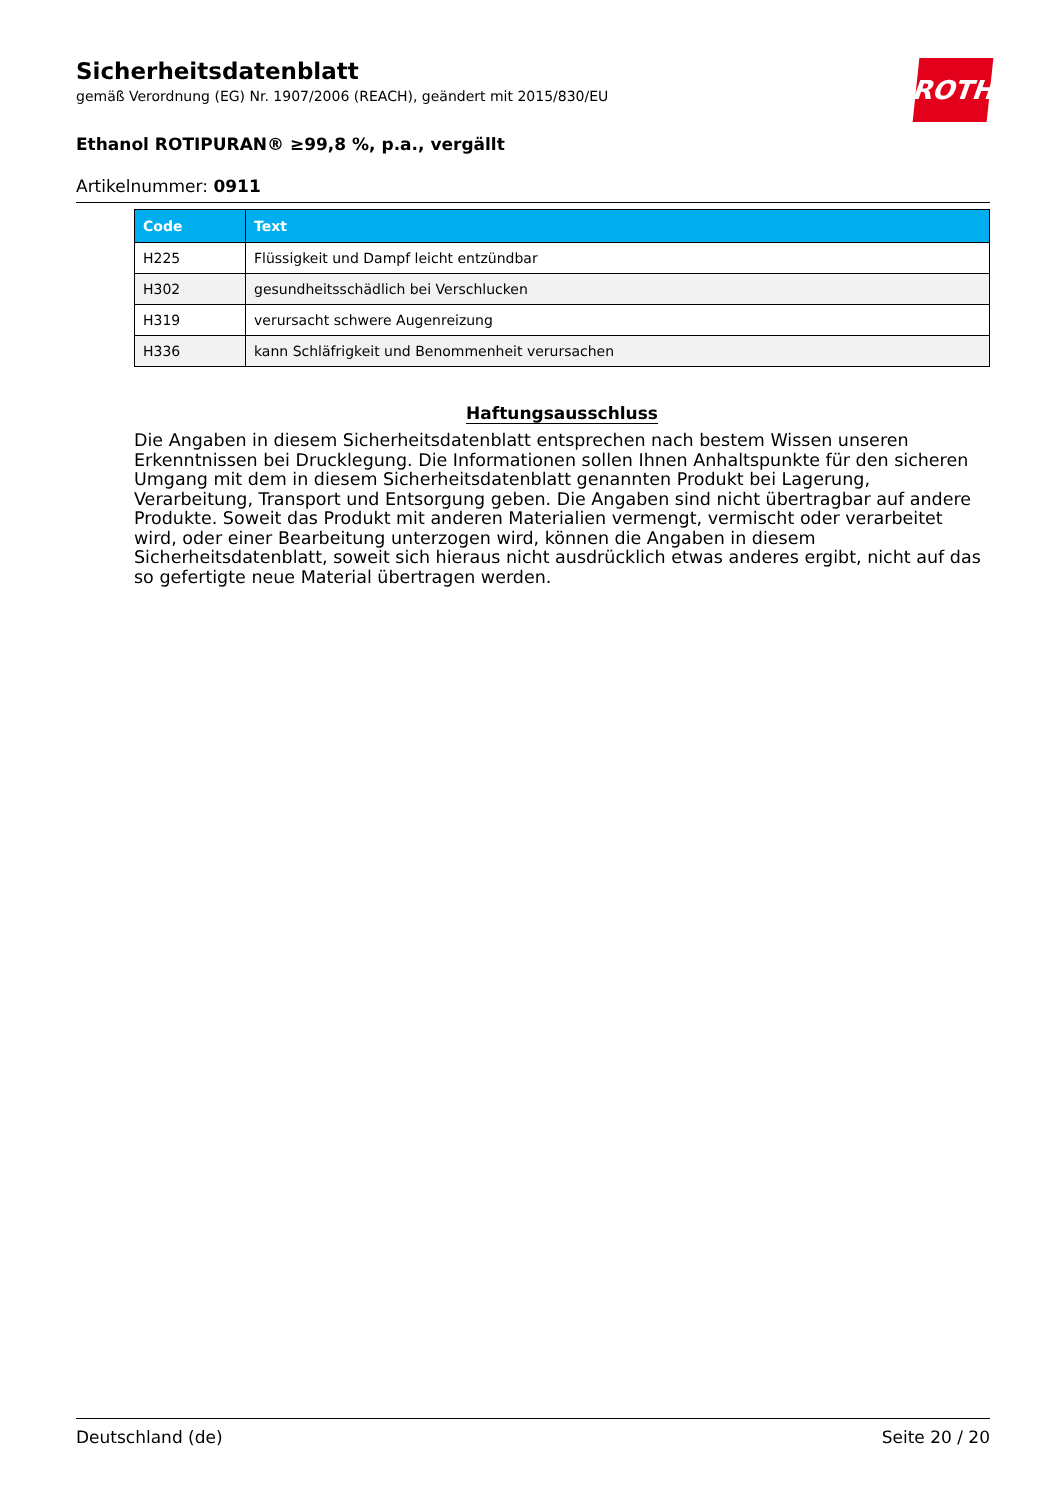ROTH
Sicherheitsdatenblatt
gemäß Verordnung (EG) Nr. 1907/2006 (REACH), geändert mit 2015/830/EU
Ethanol ROTIPURAN® ≥99,8 %, p.a., vergällt
Artikelnummer: 0911
| Code | Text |
| --- | --- |
| H225 | Flüssigkeit und Dampf leicht entzündbar |
| H302 | gesundheitsschädlich bei Verschlucken |
| H319 | verursacht schwere Augenreizung |
| H336 | kann Schläfrigkeit und Benommenheit verursachen |
Haftungsausschluss
Die Angaben in diesem Sicherheitsdatenblatt entsprechen nach bestem Wissen unseren Erkenntnissen bei Drucklegung. Die Informationen sollen Ihnen Anhaltspunkte für den sicheren Umgang mit dem in diesem Sicherheitsdatenblatt genannten Produkt bei Lagerung, Verarbeitung, Transport und Entsorgung geben. Die Angaben sind nicht übertragbar auf andere Produkte. Soweit das Produkt mit anderen Materialien vermengt, vermischt oder verarbeitet wird, oder einer Bearbeitung unterzogen wird, können die Angaben in diesem Sicherheitsdatenblatt, soweit sich hieraus nicht ausdrücklich etwas anderes ergibt, nicht auf das so gefertigte neue Material übertragen werden.
Deutschland (de) Seite 20 / 20